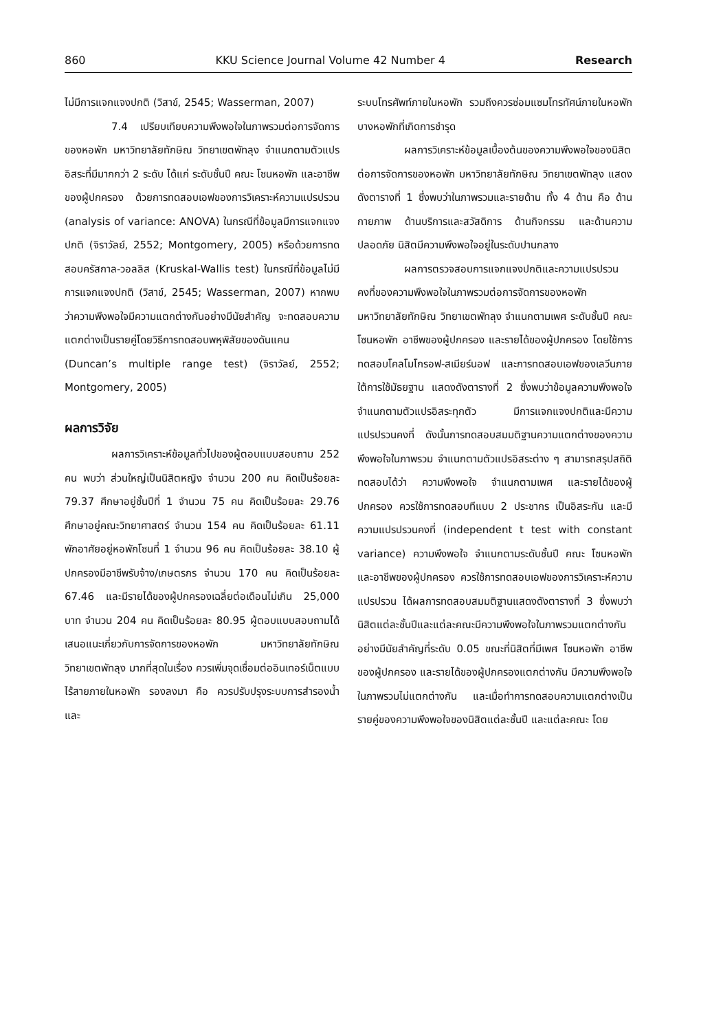860 KKU Science Journal Volume 42 Number 4 Research
ไม่มีการแจกแจงปกติ (วิสาข์, 2545; Wasserman, 2007)
7.4 เปรียบเทียบความพึงพอใจในภาพรวมต่อการจัดการของหอพัก มหาวิทยาลัยทักษิณ วิทยาเขตพัทลุง จำแนกตามตัวแปรอิสระที่มีมากกว่า 2 ระดับ ได้แก่ ระดับชั้นปี คณะ โซนหอพัก และอาชีพของผู้ปกครอง ด้วยการทดสอบเอฟของการวิเคราะห์ความแปรปรวน (analysis of variance: ANOVA) ในกรณีที่ข้อมูลมีการแจกแจงปกติ (จิราวัลย์, 2552; Montgomery, 2005) หรือด้วยการทดสอบครัสกาล-วอลลิส (Kruskal-Wallis test) ในกรณีที่ข้อมูลไม่มีการแจกแจงปกติ (วิสาข์, 2545; Wasserman, 2007) หากพบว่าความพึงพอใจมีความแตกต่างกันอย่างมีนัยสำคัญ จะทดสอบความแตกต่างเป็นรายคู่โดยวิธีการทดสอบพหุพิสัยของดันแคน (Duncan’s multiple range test) (จิราวัลย์, 2552; Montgomery, 2005)
ผลการวิจัย
ผลการวิเคราะห์ข้อมูลทั่วไปของผู้ตอบแบบสอบถาม 252 คน พบว่า ส่วนใหญ่เป็นนิสิตหญิง จำนวน 200 คน คิดเป็นร้อยละ 79.37 ศึกษาอยู่ชั้นปีที่ 1 จำนวน 75 คน คิดเป็นร้อยละ 29.76 ศึกษาอยู่คณะวิทยาศาสตร์ จำนวน 154 คน คิดเป็นร้อยละ 61.11 พักอาศัยอยู่หอพักโซนที่ 1 จำนวน 96 คน คิดเป็นร้อยละ 38.10 ผู้ปกครองมีอาชีพรับจ้าง/เกษตรกร จำนวน 170 คน คิดเป็นร้อยละ 67.46 และมีรายได้ของผู้ปกครองเฉลี่ยต่อเดือนไม่เกิน 25,000 บาท จำนวน 204 คน คิดเป็นร้อยละ 80.95 ผู้ตอบแบบสอบถามได้เสนอแนะเกี่ยวกับการจัดการของหอพัก มหาวิทยาลัยทักษิณ วิทยาเขตพัทลุง มากที่สุดในเรื่อง ควรเพิ่มจุดเชื่อมต่ออินเทอร์เน็ตแบบไร้สายภายในหอพัก รองลงมา คือ ควรปรับปรุงระบบการสำรองน้ำ และ
ระบบโทรศัพท์ภายในหอพัก รวมถึงควรซ่อมแซมโทรทัศน์ภายในหอพักบางหอพักที่เกิดการชำรุด
ผลการวิเคราะห์ข้อมูลเบื้องต้นของความพึงพอใจของนิสิตต่อการจัดการของหอพัก มหาวิทยาลัยทักษิณ วิทยาเขตพัทลุง แสดงดังตารางที่ 1 ซึ่งพบว่าในภาพรวมและรายด้าน ทั้ง 4 ด้าน คือ ด้านกายภาพ ด้านบริการและสวัสดิการ ด้านกิจกรรม และด้านความปลอดภัย นิสิตมีความพึงพอใจอยู่ในระดับปานกลาง
ผลการตรวจสอบการแจกแจงปกติและความแปรปรวนคงที่ของความพึงพอใจในภาพรวมต่อการจัดการของหอพัก มหาวิทยาลัยทักษิณ วิทยาเขตพัทลุง จำแนกตามเพศ ระดับชั้นปี คณะ โซนหอพัก อาชีพของผู้ปกครอง และรายได้ของผู้ปกครอง โดยใช้การทดสอบโคลโมโกรอฟ-สเมียร์นอฟ และการทดสอบเอฟของเลวีนภายใต้การใช้มัธยฐาน แสดงดังตารางที่ 2 ซึ่งพบว่าข้อมูลความพึงพอใจ จำแนกตามตัวแปรอิสระทุกตัว มีการแจกแจงปกติและมีความแปรปรวนคงที่ ดังนั้นการทดสอบสมมติฐานความแตกต่างของความพึงพอใจในภาพรวม จำแนกตามตัวแปรอิสระต่าง ๆ สามารถสรุปสถิติทดสอบได้ว่า ความพึงพอใจ จำแนกตามเพศ และรายได้ของผู้ปกครอง ควรใช้การทดสอบทีแบบ 2 ประชากร เป็นอิสระกัน และมีความแปรปรวนคงที่ (independent t test with constant variance) ความพึงพอใจ จำแนกตามระดับชั้นปี คณะ โซนหอพัก และอาชีพของผู้ปกครอง ควรใช้การทดสอบเอฟของการวิเคราะห์ความแปรปรวน ได้ผลการทดสอบสมมติฐานแสดงดังตารางที่ 3 ซึ่งพบว่า นิสิตแต่ละชั้นปีและแต่ละคณะมีความพึงพอใจในภาพรวมแตกต่างกันอย่างมีนัยสำคัญที่ระดับ 0.05 ขณะที่นิสิตที่มีเพศ โซนหอพัก อาชีพของผู้ปกครอง และรายได้ของผู้ปกครองแตกต่างกัน มีความพึงพอใจในภาพรวมไม่แตกต่างกัน และเมื่อทำการทดสอบความแตกต่างเป็นรายคู่ของความพึงพอใจของนิสิตแต่ละชั้นปี และแต่ละคณะ โดย